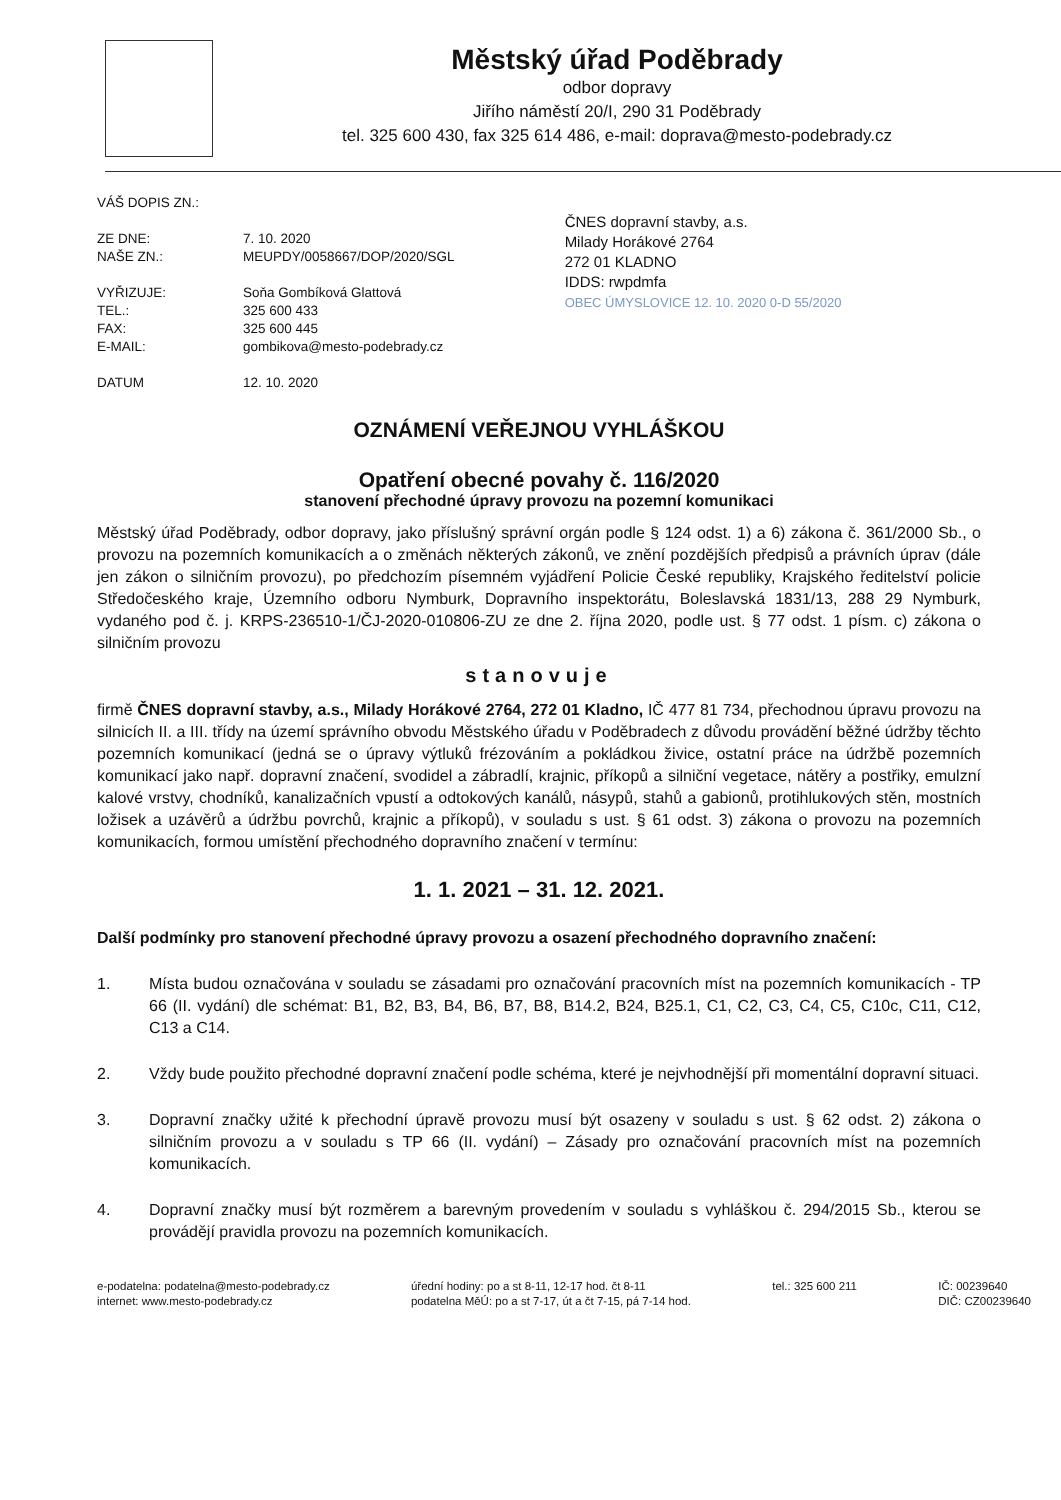Městský úřad Poděbrady
odbor dopravy
Jiřího náměstí 20/I, 290 31 Poděbrady
tel. 325 600 430, fax 325 614 486, e-mail: doprava@mesto-podebrady.cz
VÁŠ DOPIS ZN.:
ZE DNE:
NAŠE ZN.:
7. 10. 2020
MEUPDY/0058667/DOP/2020/SGL
VYŘIZUJE:
TEL.:
FAX:
E-MAIL:
Soňa Gombíková Glattová
325 600 433
325 600 445
gombikova@mesto-podebrady.cz
DATUM 12. 10. 2020
ČNES dopravní stavby, a.s.
Milady Horákové 2764
272 01 KLADNO
IDDS: rwpdmfa
OBEC ÚMYSLOVICE 12. 10. 2020 0-D 55/2020
OZNÁMENÍ VEŘEJNOU VYHLÁŠKOU
Opatření obecné povahy č. 116/2020
stanovení přechodné úpravy provozu na pozemní komunikaci
Městský úřad Poděbrady, odbor dopravy, jako příslušný správní orgán podle § 124 odst. 1) a 6) zákona č. 361/2000 Sb., o provozu na pozemních komunikacích a o změnách některých zákonů, ve znění pozdějších předpisů a právních úprav (dále jen zákon o silničním provozu), po předchozím písemném vyjádření Policie České republiky, Krajského ředitelství policie Středočeského kraje, Územního odboru Nymburk, Dopravního inspektorátu, Boleslavská 1831/13, 288 29 Nymburk, vydaného pod č. j. KRPS-236510-1/ČJ-2020-010806-ZU ze dne 2. října 2020, podle ust. § 77 odst. 1 písm. c) zákona o silničním provozu
stanovuje
firmě ČNES dopravní stavby, a.s., Milady Horákové 2764, 272 01 Kladno, IČ 477 81 734, přechodnou úpravu provozu na silnicích II. a III. třídy na území správního obvodu Městského úřadu v Poděbradech z důvodu provádění běžné údržby těchto pozemních komunikací (jedná se o úpravy výtluků frézováním a pokládkou živice, ostatní práce na údržbě pozemních komunikací jako např. dopravní značení, svodidel a zábradlí, krajnic, příkopů a silniční vegetace, nátěry a postřiky, emulzní kalové vrstvy, chodníků, kanalizačních vpustí a odtokových kanálů, násypů, stahů a gabionů, protihlukových stěn, mostních ložisek a uzávěrů a údržbu povrchů, krajnic a příkopů), v souladu s ust. § 61 odst. 3) zákona o provozu na pozemních komunikacích, formou umístění přechodného dopravního značení v termínu:
1. 1. 2021 – 31. 12. 2021.
Další podmínky pro stanovení přechodné úpravy provozu a osazení přechodného dopravního značení:
1. Místa budou označována v souladu se zásadami pro označování pracovních míst na pozemních komunikacích - TP 66 (II. vydání) dle schémat: B1, B2, B3, B4, B6, B7, B8, B14.2, B24, B25.1, C1, C2, C3, C4, C5, C10c, C11, C12, C13 a C14.
2. Vždy bude použito přechodné dopravní značení podle schéma, které je nejvhodnější při momentální dopravní situaci.
3. Dopravní značky užité k přechodní úpravě provozu musí být osazeny v souladu s ust. § 62 odst. 2) zákona o silničním provozu a v souladu s TP 66 (II. vydání) – Zásady pro označování pracovních míst na pozemních komunikacích.
4. Dopravní značky musí být rozměrem a barevným provedením v souladu s vyhláškou č. 294/2015 Sb., kterou se provádějí pravidla provozu na pozemních komunikacích.
e-podatelna: podatelna@mesto-podebrady.cz
internet: www.mesto-podebrady.cz
úřední hodiny: po a st 8-11, 12-17 hod. čt 8-11
podatelna MěÚ: po a st 7-17, út a čt 7-15, pá 7-14 hod.
tel.: 325 600 211 IČ: 00239640
DIČ: CZ00239640